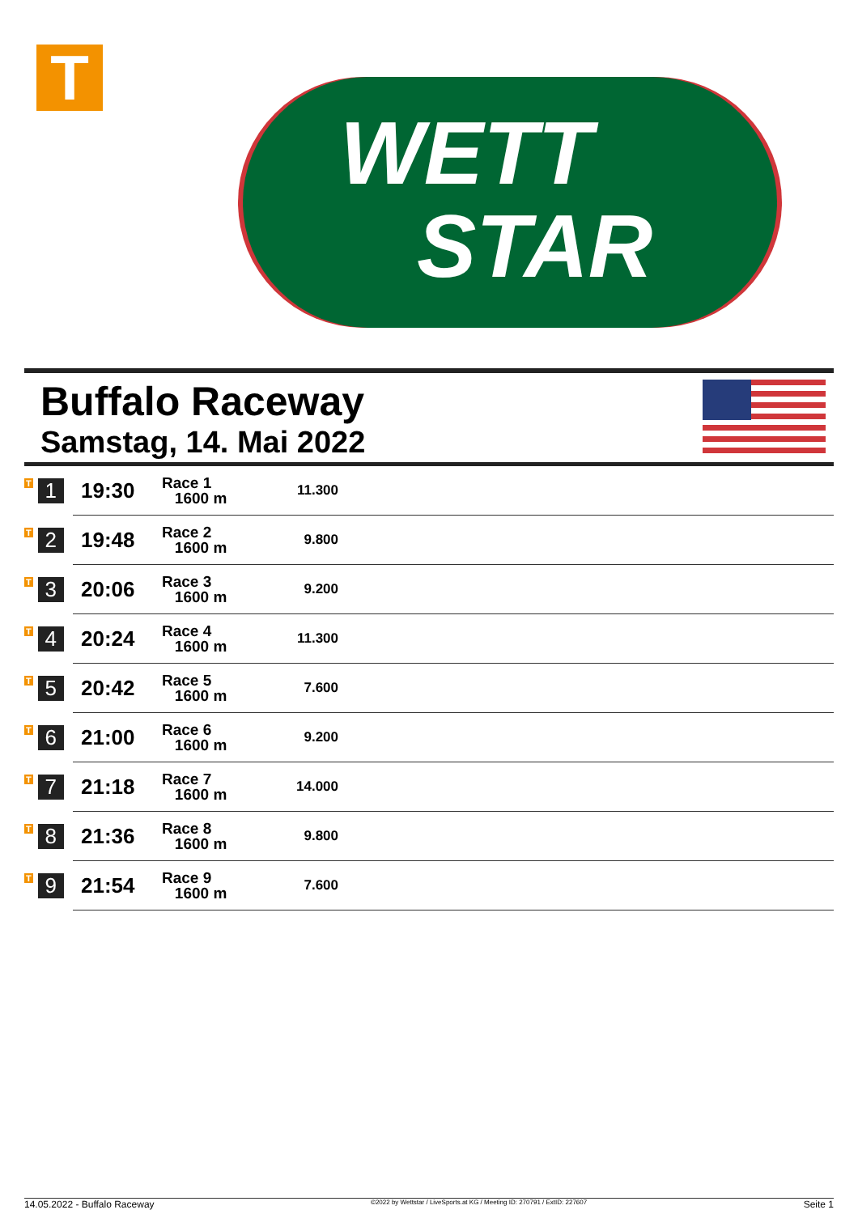T
WETT
STAR
Buffalo Raceway
Samstag, 14. Mai 2022
| T 1 | 19:30 | Race 1 1600 m | 11.300 | |
| T 2 | 19:48 | Race 2 1600 m | 9.800 | |
| T 3 | 20:06 | Race 3 1600 m | 9.200 | |
| T 4 | 20:24 | Race 4 1600 m | 11.300 | |
| T 5 | 20:42 | Race 5 1600 m | 7.600 | |
| T 6 | 21:00 | Race 6 1600 m | 9.200 | |
| T 7 | 21:18 | Race 7 1600 m | 14.000 | |
| T 8 | 21:36 | Race 8 1600 m | 9.800 | |
| T 9 | 21:54 | Race 9 1600 m | 7.600 | |
14.05.2022 - Buffalo Raceway ©2022 by Wettstar / LiveSports.at KG / Meeting ID: 270791 / ExtID: 227607 Seite 1